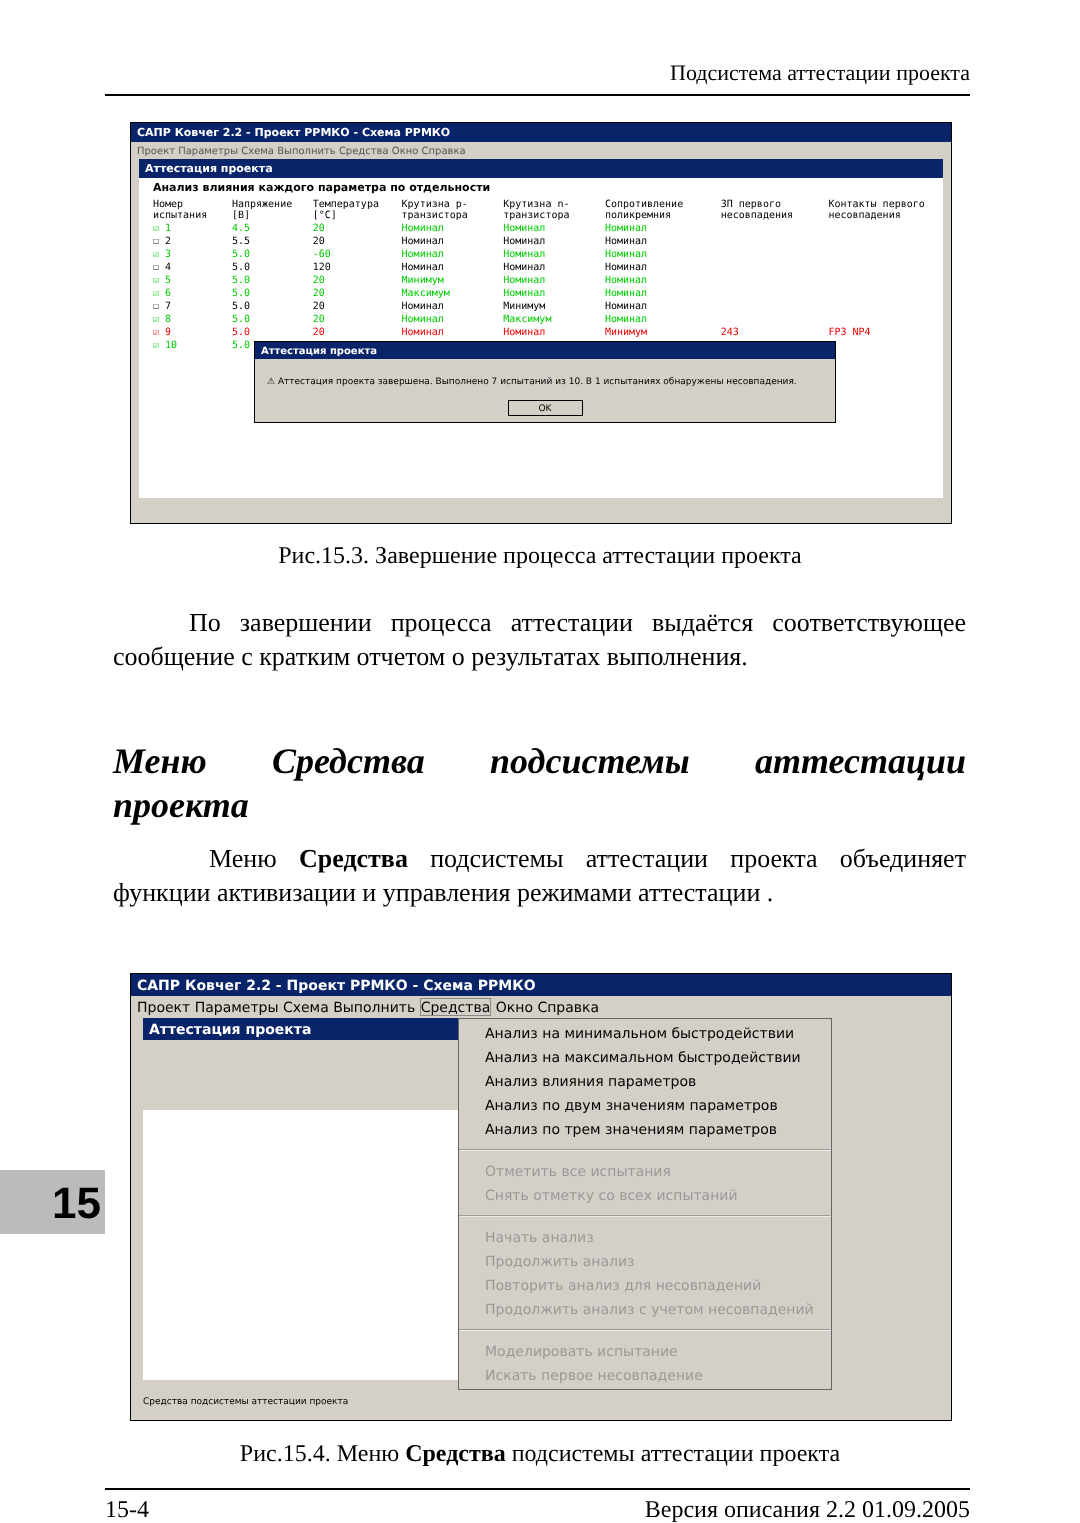Подсистема аттестации проекта
САПР Ковчег 2.2 - Проект РРМКО - Схема РРМКО
Проект Параметры Схема Выполнить Средства Окно Справка
Аттестация проекта
Анализ влияния каждого параметра по отдельности
| Номер испытания | Напряжение [В] | Температура [°C] | Крутизна p-транзистора | Крутизна n-транзистора | Сопротивление поликремния | ЗП первого несовпадения | Контакты первого несовпадения |
| ☑ 1 | 4.5 | 20 | Номинал | Номинал | Номинал | | |
| ☐ 2 | 5.5 | 20 | Номинал | Номинал | Номинал | | |
| ☑ 3 | 5.0 | -60 | Номинал | Номинал | Номинал | | |
| ☐ 4 | 5.0 | 120 | Номинал | Номинал | Номинал | | |
| ☑ 5 | 5.0 | 20 | Минимум | Номинал | Номинал | | |
| ☑ 6 | 5.0 | 20 | Максимум | Номинал | Номинал | | |
| ☐ 7 | 5.0 | 20 | Номинал | Минимум | Номинал | | |
| ☑ 8 | 5.0 | 20 | Номинал | Максимум | Номинал | | |
| ☑ 9 | 5.0 | 20 | Номинал | Номинал | Минимум | 243 | FP3 NP4 |
| ☑ 10 | 5.0 | | | | | | |
Аттестация проекта
⚠ Аттестация проекта завершена. Выполнено 7 испытаний из 10. В 1 испытаниях обнаружены несовпадения.
OK
Рис.15.3. Завершение процесса аттестации проекта
По завершении процесса аттестации выдаётся соответствующее сообщение с кратким отчетом о результатах выполнения.
Меню Средства подсистемы аттестации
проекта
Меню Средства подсистемы аттестации проекта объединяет функции активизации и управления режимами аттестации .
САПР Ковчег 2.2 - Проект РРМКО - Схема РРМКО
Проект Параметры Схема Выполнить Средства Окно Справка
Аттестация проекта
Анализ на минимальном быстродействии
Анализ на максимальном быстродействии
Анализ влияния параметров
Анализ по двум значениям параметров
Анализ по трем значениям параметров
Отметить все испытания
Снять отметку со всех испытаний
Начать анализ
Продолжить анализ
Повторить анализ для несовпадений
Продолжить анализ с учетом несовпадений
Моделировать испытание
Искать первое несовпадение
Средства подсистемы аттестации проекта
Рис.15.4. Меню Средства подсистемы аттестации проекта
15
15-4 Версия описания 2.2 01.09.2005